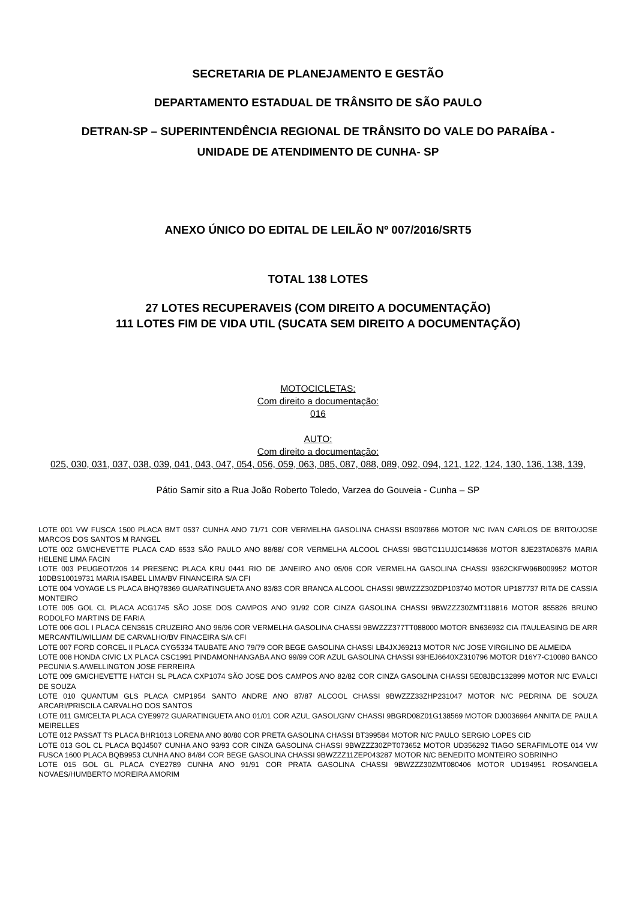SECRETARIA DE PLANEJAMENTO E GESTÃO
DEPARTAMENTO ESTADUAL DE TRÂNSITO DE SÃO PAULO
DETRAN-SP – SUPERINTENDÊNCIA REGIONAL DE TRÂNSITO DO VALE DO PARAÍBA -
UNIDADE DE ATENDIMENTO DE CUNHA- SP
ANEXO ÚNICO DO EDITAL DE LEILÃO Nº 007/2016/SRT5
TOTAL 138 LOTES
27 LOTES RECUPERAVEIS (COM DIREITO A DOCUMENTAÇÃO)
111 LOTES FIM DE VIDA UTIL (SUCATA SEM DIREITO A DOCUMENTAÇÃO)
MOTOCICLETAS:
Com direito a documentação:
016
AUTO:
Com direito a documentação:
025, 030, 031, 037, 038, 039, 041, 043, 047, 054, 056, 059, 063, 085, 087, 088, 089, 092, 094, 121, 122, 124, 130, 136, 138, 139,
Pátio Samir sito a Rua João Roberto Toledo, Varzea do Gouveia - Cunha – SP
LOTE 001 VW FUSCA 1500 PLACA BMT 0537 CUNHA ANO 71/71 COR VERMELHA GASOLINA CHASSI BS097866 MOTOR N/C IVAN CARLOS DE BRITO/JOSE MARCOS DOS SANTOS M RANGEL
LOTE 002 GM/CHEVETTE PLACA CAD 6533 SÃO PAULO ANO 88/88/ COR VERMELHA ALCOOL CHASSI 9BGTC11UJJC148636 MOTOR 8JE23TA06376 MARIA HELENE LIMA FACIN
LOTE 003 PEUGEOT/206 14 PRESENC PLACA KRU 0441 RIO DE JANEIRO ANO 05/06 COR VERMELHA GASOLINA CHASSI 9362CKFW96B009952 MOTOR 10DBS10019731 MARIA ISABEL LIMA/BV FINANCEIRA S/A CFI
LOTE 004 VOYAGE LS PLACA BHQ78369 GUARATINGUETA ANO 83/83 COR BRANCA ALCOOL CHASSI 9BWZZZ30ZDP103740 MOTOR UP187737 RITA DE CASSIA MONTEIRO
LOTE 005 GOL CL PLACA ACG1745 SÃO JOSE DOS CAMPOS ANO 91/92 COR CINZA GASOLINA CHASSI 9BWZZZ30ZMT118816 MOTOR 855826 BRUNO RODOLFO MARTINS DE FARIA
LOTE 006 GOL I PLACA CEN3615 CRUZEIRO ANO 96/96 COR VERMELHA GASOLINA CHASSI 9BWZZZ377TT088000 MOTOR BN636932 CIA ITAULEASING DE ARR MERCANTIL/WILLIAM DE CARVALHO/BV FINACEIRA S/A CFI
LOTE 007 FORD CORCEL II PLACA CYG5334 TAUBATE ANO 79/79 COR BEGE GASOLINA CHASSI LB4JXJ69213 MOTOR N/C JOSE VIRGILINO DE ALMEIDA
LOTE 008 HONDA CIVIC LX PLACA CSC1991 PINDAMONHANGABA ANO 99/99 COR AZUL GASOLINA CHASSI 93HEJ6640XZ310796 MOTOR D16Y7-C10080 BANCO PECUNIA S.A/WELLINGTON JOSE FERREIRA
LOTE 009 GM/CHEVETTE HATCH SL PLACA CXP1074 SÃO JOSE DOS CAMPOS ANO 82/82 COR CINZA GASOLINA CHASSI 5E08JBC132899 MOTOR N/C EVALCI DE SOUZA
LOTE 010 QUANTUM GLS PLACA CMP1954 SANTO ANDRE ANO 87/87 ALCOOL CHASSI 9BWZZZ33ZHP231047 MOTOR N/C PEDRINA DE SOUZA ARCARI/PRISCILA CARVALHO DOS SANTOS
LOTE 011 GM/CELTA PLACA CYE9972 GUARATINGUETA ANO 01/01 COR AZUL GASOL/GNV CHASSI 9BGRD08Z01G138569 MOTOR DJ0036964 ANNITA DE PAULA MEIRELLES
LOTE 012 PASSAT TS PLACA BHR1013 LORENA ANO 80/80 COR PRETA GASOLINA CHASSI BT399584 MOTOR N/C PAULO SERGIO LOPES CID
LOTE 013 GOL CL PLACA BQJ4507 CUNHA ANO 93/93 COR CINZA GASOLINA CHASSI 9BWZZZ30ZPT073652 MOTOR UD356292 TIAGO SERAFIMLOTE 014 VW FUSCA 1600 PLACA BQB9953 CUNHA ANO 84/84 COR BEGE GASOLINA CHASSI 9BWZZZ11ZEP043287 MOTOR N/C BENEDITO MONTEIRO SOBRINHO
LOTE 015 GOL GL PLACA CYE2789 CUNHA ANO 91/91 COR PRATA GASOLINA CHASSI 9BWZZZ30ZMT080406 MOTOR UD194951 ROSANGELA NOVAES/HUMBERTO MOREIRA AMORIM